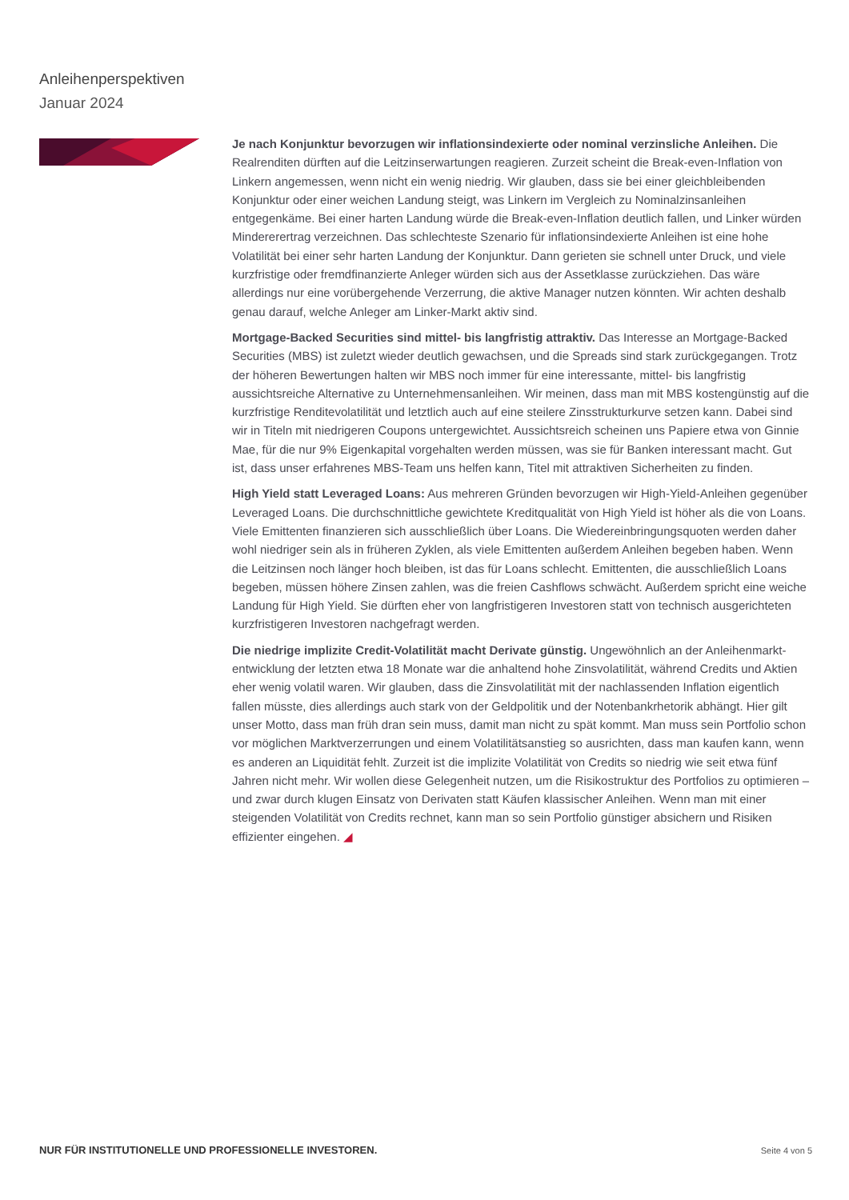Anleihenperspektiven
Januar 2024
Je nach Konjunktur bevorzugen wir inflationsindexierte oder nominal verzinsliche Anleihen. Die Realrenditen dürften auf die Leitzinserwartungen reagieren. Zurzeit scheint die Break-even-Inflation von Linkern angemessen, wenn nicht ein wenig niedrig. Wir glauben, dass sie bei einer gleichbleibenden Konjunktur oder einer weichen Landung steigt, was Linkern im Vergleich zu Nominalzinsanleihen entgegenkäme. Bei einer harten Landung würde die Break-even-Inflation deutlich fallen, und Linker würden Mindererertrag verzeichnen. Das schlechteste Szenario für inflationsindexierte Anleihen ist eine hohe Volatilität bei einer sehr harten Landung der Konjunktur. Dann gerieten sie schnell unter Druck, und viele kurzfristige oder fremdfinanzierte Anleger würden sich aus der Assetklasse zurückziehen. Das wäre allerdings nur eine vorübergehende Verzerrung, die aktive Manager nutzen könnten. Wir achten deshalb genau darauf, welche Anleger am Linker-Markt aktiv sind.
Mortgage-Backed Securities sind mittel- bis langfristig attraktiv. Das Interesse an Mortgage-Backed Securities (MBS) ist zuletzt wieder deutlich gewachsen, und die Spreads sind stark zurückgegangen. Trotz der höheren Bewertungen halten wir MBS noch immer für eine interessante, mittel- bis langfristig aussichtsreiche Alternative zu Unternehmensanleihen. Wir meinen, dass man mit MBS kostengünstig auf die kurzfristige Renditevolatilität und letztlich auch auf eine steilere Zinsstrukturkurve setzen kann. Dabei sind wir in Titeln mit niedrigeren Coupons untergewichtet. Aussichtsreich scheinen uns Papiere etwa von Ginnie Mae, für die nur 9% Eigenkapital vorgehalten werden müssen, was sie für Banken interessant macht. Gut ist, dass unser erfahrenes MBS-Team uns helfen kann, Titel mit attraktiven Sicherheiten zu finden.
High Yield statt Leveraged Loans: Aus mehreren Gründen bevorzugen wir High-Yield-Anleihen gegenüber Leveraged Loans. Die durchschnittliche gewichtete Kreditqualität von High Yield ist höher als die von Loans. Viele Emittenten finanzieren sich ausschließlich über Loans. Die Wiedereinbringungsquoten werden daher wohl niedriger sein als in früheren Zyklen, als viele Emittenten außerdem Anleihen begeben haben. Wenn die Leitzinsen noch länger hoch bleiben, ist das für Loans schlecht. Emittenten, die ausschließlich Loans begeben, müssen höhere Zinsen zahlen, was die freien Cashflows schwächt. Außerdem spricht eine weiche Landung für High Yield. Sie dürften eher von langfristigeren Investoren statt von technisch ausgerichteten kurzfristigeren Investoren nachgefragt werden.
Die niedrige implizite Credit-Volatilität macht Derivate günstig. Ungewöhnlich an der Anleihenmarkt-entwicklung der letzten etwa 18 Monate war die anhaltend hohe Zinsvolatilität, während Credits und Aktien eher wenig volatil waren. Wir glauben, dass die Zinsvolatilität mit der nachlassenden Inflation eigentlich fallen müsste, dies allerdings auch stark von der Geldpolitik und der Notenbankrhetorik abhängt. Hier gilt unser Motto, dass man früh dran sein muss, damit man nicht zu spät kommt. Man muss sein Portfolio schon vor möglichen Marktverzerrungen und einem Volatilitätsanstieg so ausrichten, dass man kaufen kann, wenn es anderen an Liquidität fehlt. Zurzeit ist die implizite Volatilität von Credits so niedrig wie seit etwa fünf Jahren nicht mehr. Wir wollen diese Gelegenheit nutzen, um die Risikostruktur des Portfolios zu optimieren – und zwar durch klugen Einsatz von Derivaten statt Käufen klassischer Anleihen. Wenn man mit einer steigenden Volatilität von Credits rechnet, kann man so sein Portfolio günstiger absichern und Risiken effizienter eingehen. ◢
NUR FÜR INSTITUTIONELLE UND PROFESSIONELLE INVESTOREN.
Seite 4 von 5